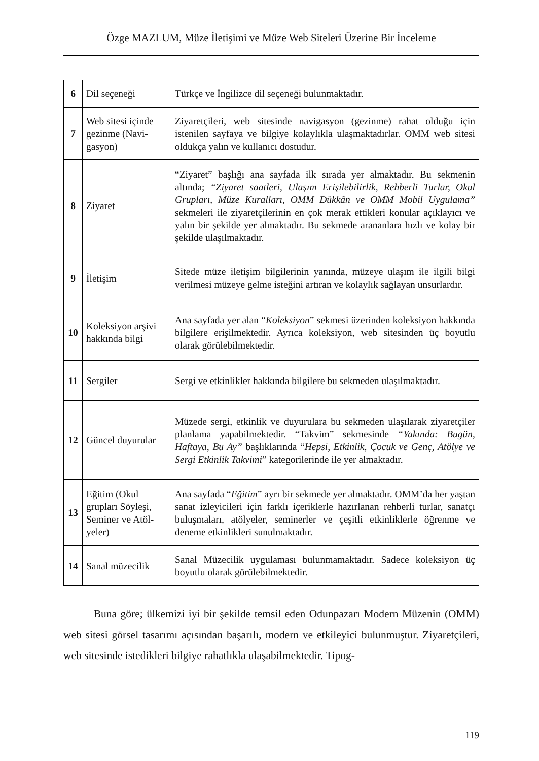Özge MAZLUM, Müze İletişimi ve Müze Web Siteleri Üzerine Bir İnceleme
| 6 | Dil seçeneği | Türkçe ve İngilizce dil seçeneği bulunmaktadır. |
| 7 | Web sitesi içinde gezinme (Navi­gasyon) | Ziyaretçileri, web sitesinde navigasyon (gezinme) rahat olduğu için istenilen sayfaya ve bilgiye kolaylıkla ulaşmaktadırlar. OMM web sitesi oldukça yalın ve kullanıcı dostudur. |
| 8 | Ziyaret | “Ziyaret” başlığı ana sayfada ilk sırada yer almaktadır. Bu sekmenin altında; “Ziyaret saatleri, Ulaşım Erişilebilirlik, Rehberli Turlar, Okul Grupları, Müze Kuralları, OMM Dükkân ve OMM Mobil Uygulama” sekmeleri ile ziyaretçilerinin en çok merak ettikleri konular açıklayıcı ve yalın bir şekilde yer almaktadır. Bu sekmede arananlara hızlı ve kolay bir şekilde ulaşılmaktadır. |
| 9 | İletişim | Sitede müze iletişim bilgilerinin yanında, müzeye ulaşım ile ilgili bilgi verilmesi müzeye gelme isteğini artıran ve kolaylık sağlayan unsurlardır. |
| 10 | Koleksiyon arşivi hakkında bilgi | Ana sayfada yer alan “ Koleksiyon ” sekmesi üzerinden koleksiyon hakkında bilgilere erişilmektedir. Ayrıca koleksiyon, web sitesinden üç boyutlu olarak görülebilmektedir. |
| 11 | Sergiler | Sergi ve etkinlikler hakkında bilgilere bu sekmeden ulaşılmaktadır. |
| 12 | Güncel duyurular | Müzede sergi, etkinlik ve duyurulara bu sekmeden ulaşılarak ziyaretçiler planlama yapabilmektedir. “Takvim” sekmesinde “Yakında: Bugün, Haftaya, Bu Ay” başlıklarında “ Hepsi, Etkinlik, Çocuk ve Genç, Atölye ve Sergi Etkinlik Takvimi ” kategorilerinde ile yer almaktadır. |
| 13 | Eğitim (Okul grupları Söyleşi, Seminer ve Atöl­yeler) | Ana sayfada “ Eğitim ” ayrı bir sekmede yer almaktadır. OMM’da her yaştan sanat izleyicileri için farklı içeriklerle hazırlanan rehberli turlar, sanatçı buluşmaları, atölyeler, seminerler ve çeşitli etkinliklerle öğrenme ve deneme etkinlikleri sunulmaktadır. |
| 14 | Sanal müzecilik | Sanal Müzecilik uygulaması bulunmamaktadır. Sadece koleksiyon üç boyutlu olarak görülebilmektedir. |
Buna göre; ülkemizi iyi bir şekilde temsil eden Odunpazarı Modern Müzenin (OMM) web sitesi görsel tasarımı açısından başarılı, modern ve etkileyici bulunmuştur. Ziyaretçileri, web sitesinde istedikleri bilgiye rahatlıkla ulaşabilmektedir. Tipog-
119